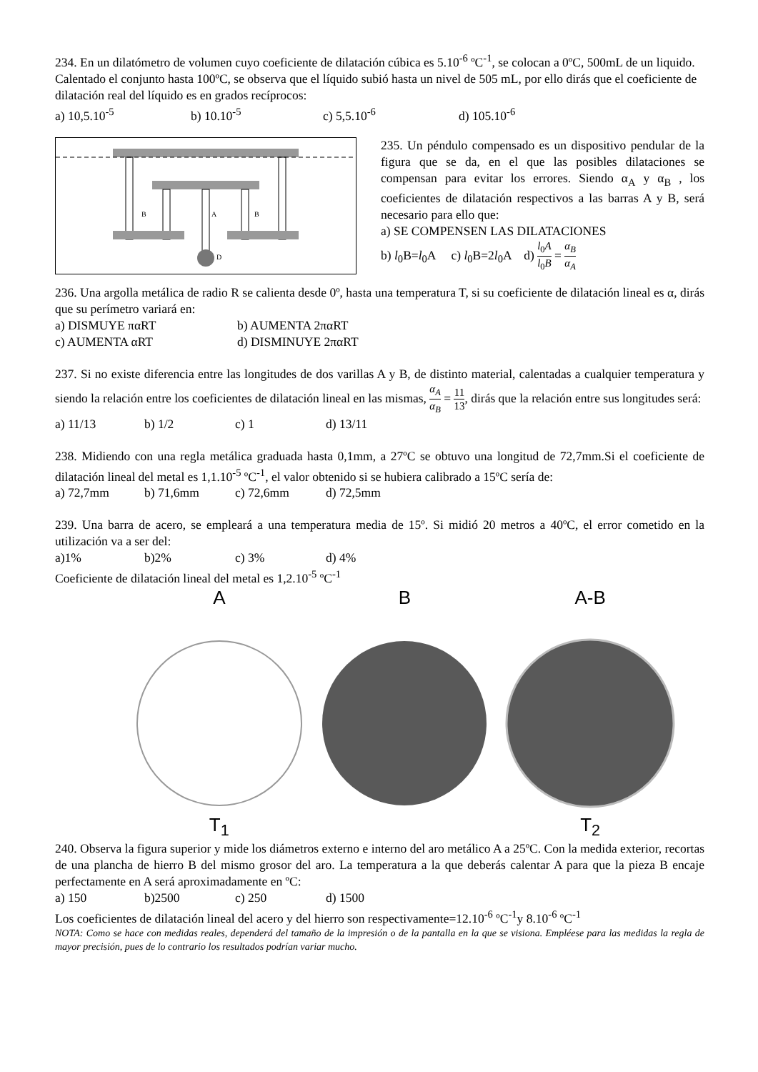234. En un dilatómetro de volumen cuyo coeficiente de dilatación cúbica es 5.10<sup>-6</sup> ºC<sup>-1</sup>, se colocan a 0ºC, 500mL de un liquido. Calentado el conjunto hasta 100ºC, se observa que el líquido subió hasta un nivel de 505 mL, por ello dirás que el coeficiente de dilatación real del líquido es en grados recíprocos:
a) 10,5.10<sup>-5</sup> b) 10.10<sup>-5</sup> c) 5,5.10<sup>-6</sup> d) 105.10<sup>-6</sup>
D
B
A
B
235. Un péndulo compensado es un dispositivo pendular de la figura que se da, en el que las posibles dilataciones se compensan para evitar los errores. Siendo α<sub>A</sub> y α<sub>B</sub> , los coeficientes de dilatación respectivos a las barras A y B, será necesario para ello que:
a) SE COMPENSEN LAS DILATACIONES
b) l<sub>0</sub>B=l<sub>0</sub>A c) l<sub>0</sub>B=2l<sub>0</sub>A d) l<sub>0</sub>A l<sub>0</sub>B = α<sub>B</sub> α<sub>A</sub>
236. Una argolla metálica de radio R se calienta desde 0º, hasta una temperatura T, si su coeficiente de dilatación lineal es α, dirás que su perímetro variará en:
a) DISMUYE παRT b) AUMENTA 2παRT
c) AUMENTA αRT d) DISMINUYE 2παRT
237. Si no existe diferencia entre las longitudes de dos varillas A y B, de distinto material, calentadas a cualquier temperatura y siendo la relación entre los coeficientes de dilatación lineal en las mismas, α<sub>A</sub> α<sub>B</sub> = 11 13, dirás que la relación entre sus longitudes será:
a) 11/13 b) 1/2 c) 1 d) 13/11
238. Midiendo con una regla metálica graduada hasta 0,1mm, a 27ºC se obtuvo una longitud de 72,7mm.Si el coeficiente de dilatación lineal del metal es 1,1.10<sup>-5</sup> ºC<sup>-1</sup>, el valor obtenido si se hubiera calibrado a 15ºC sería de:
a) 72,7mm b) 71,6mm c) 72,6mm d) 72,5mm
239. Una barra de acero, se empleará a una temperatura media de 15º. Si midió 20 metros a 40ºC, el error cometido en la utilización va a ser del:
a)1% b)2% c) 3% d) 4%
Coeficiente de dilatación lineal del metal es 1,2.10<sup>-5</sup> ºC<sup>-1</sup>
A
T<sub>1</sub>
B
A-B
T<sub>2</sub>
240. Observa la figura superior y mide los diámetros externo e interno del aro metálico A a 25ºC. Con la medida exterior, recortas de una plancha de hierro B del mismo grosor del aro. La temperatura a la que deberás calentar A para que la pieza B encaje perfectamente en A será aproximadamente en ºC:
a) 150 b)2500 c) 250 d) 1500
Los coeficientes de dilatación lineal del acero y del hierro son respectivamente=12.10<sup>-6</sup> ºC<sup>-1</sup>y 8.10<sup>-6</sup> ºC<sup>-1</sup>
NOTA: Como se hace con medidas reales, dependerá del tamaño de la impresión o de la pantalla en la que se visiona. Empléese para las medidas la regla de mayor precisión, pues de lo contrario los resultados podrían variar mucho.